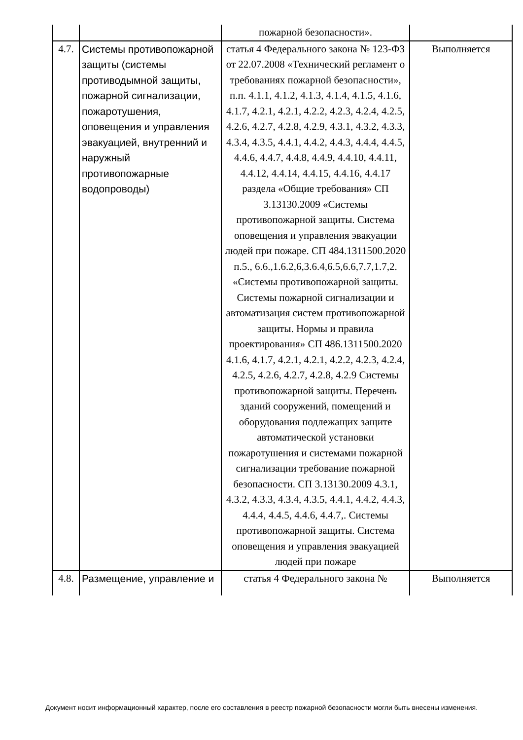| | | пожарной безопасности». | |
| 4.7. | Системы противопожарной защиты (системы противодымной защиты, пожарной сигнализации, пожаротушения, оповещения и управления эвакуацией, внутренний и наружный противопожарные водопроводы) | статья 4 Федерального закона № 123-ФЗ от 22.07.2008 «Технический регламент о требованиях пожарной безопасности», п.п. 4.1.1, 4.1.2, 4.1.3, 4.1.4, 4.1.5, 4.1.6, 4.1.7, 4.2.1, 4.2.1, 4.2.2, 4.2.3, 4.2.4, 4.2.5, 4.2.6, 4.2.7, 4.2.8, 4.2.9, 4.3.1, 4.3.2, 4.3.3, 4.3.4, 4.3.5, 4.4.1, 4.4.2, 4.4.3, 4.4.4, 4.4.5, 4.4.6, 4.4.7, 4.4.8, 4.4.9, 4.4.10, 4.4.11, 4.4.12, 4.4.14, 4.4.15, 4.4.16, 4.4.17 раздела «Общие требования» СП 3.13130.2009 «Системы противопожарной защиты. Система оповещения и управления эвакуации людей при пожаре. СП 484.1311500.2020 п.5., 6.6.,1.6.2,6,3.6.4,6.5,6.6,7.7,1.7,2. «Системы противопожарной защиты. Системы пожарной сигнализации и автоматизация систем противопожарной защиты. Нормы и правила проектирования» СП 486.1311500.2020 4.1.6, 4.1.7, 4.2.1, 4.2.1, 4.2.2, 4.2.3, 4.2.4, 4.2.5, 4.2.6, 4.2.7, 4.2.8, 4.2.9 Системы противопожарной защиты. Перечень зданий сооружений, помещений и оборудования подлежащих защите автоматической установки пожаротушения и системами пожарной сигнализации требование пожарной безопасности. СП 3.13130.2009 4.3.1, 4.3.2, 4.3.3, 4.3.4, 4.3.5, 4.4.1, 4.4.2, 4.4.3, 4.4.4, 4.4.5, 4.4.6, 4.4.7,. Системы противопожарной защиты. Система оповещения и управления эвакуацией людей при пожаре | Выполняется |
| 4.8. | Размещение, управление и | статья 4 Федерального закона № | Выполняется |
Документ носит информационный характер, после его составления в реестр пожарной безопасности могли быть внесены изменения.